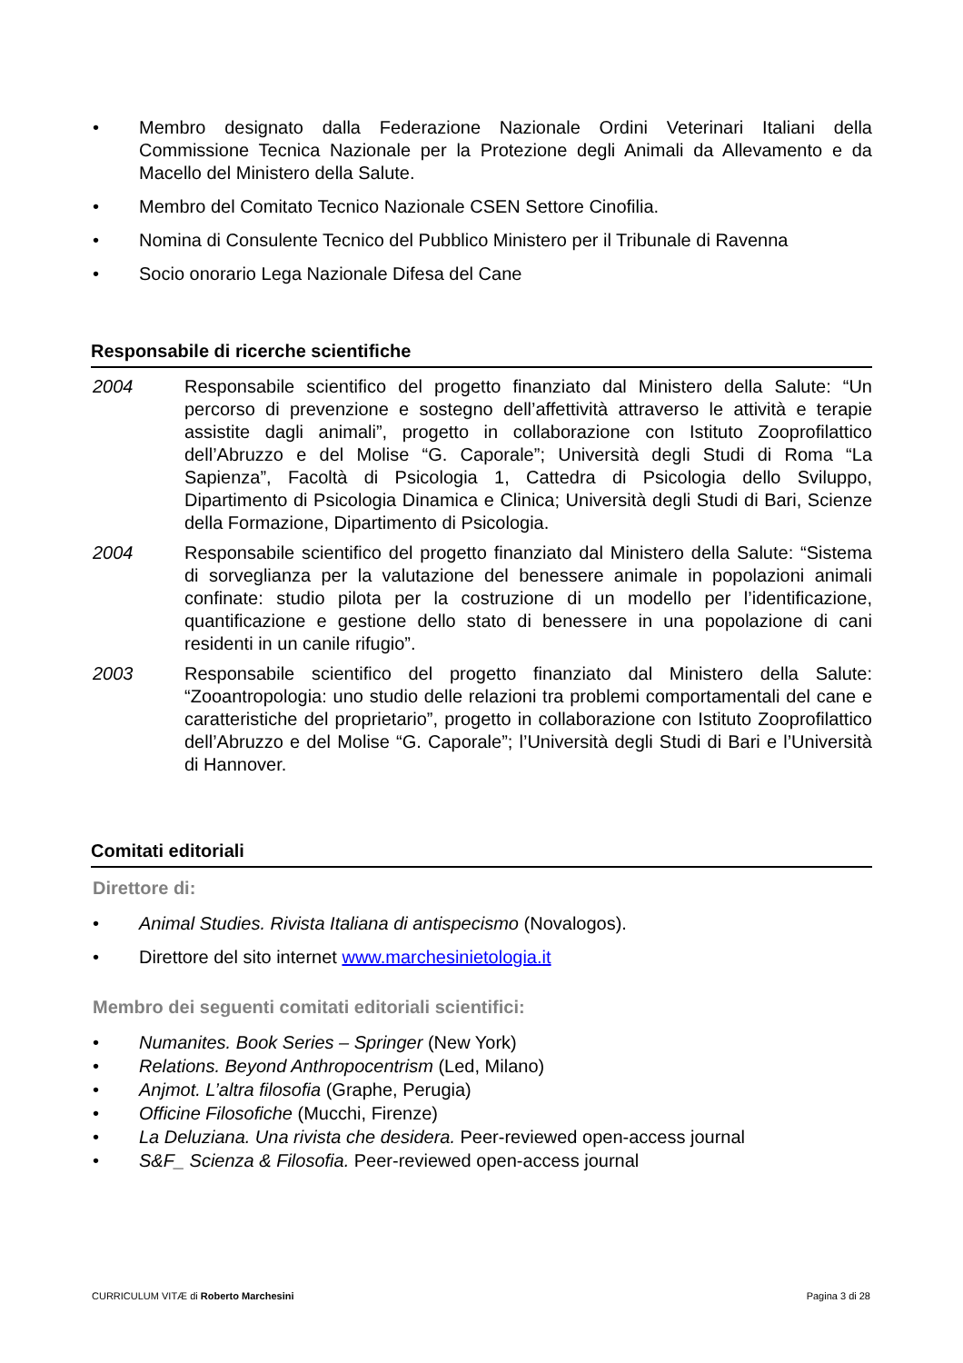• Membro designato dalla Federazione Nazionale Ordini Veterinari Italiani della Commissione Tecnica Nazionale per la Protezione degli Animali da Allevamento e da Macello del Ministero della Salute.
• Membro del Comitato Tecnico Nazionale CSEN Settore Cinofilia.
• Nomina di Consulente Tecnico del Pubblico Ministero per il Tribunale di Ravenna
• Socio onorario Lega Nazionale Difesa del Cane
Responsabile di ricerche scientifiche
2004 Responsabile scientifico del progetto finanziato dal Ministero della Salute: “Un percorso di prevenzione e sostegno dell’affettività attraverso le attività e terapie assistite dagli animali”, progetto in collaborazione con Istituto Zooprofilattico dell’Abruzzo e del Molise “G. Caporale”; Università degli Studi di Roma “La Sapienza”, Facoltà di Psicologia 1, Cattedra di Psicologia dello Sviluppo, Dipartimento di Psicologia Dinamica e Clinica; Università degli Studi di Bari, Scienze della Formazione, Dipartimento di Psicologia.
2004 Responsabile scientifico del progetto finanziato dal Ministero della Salute: “Sistema di sorveglianza per la valutazione del benessere animale in popolazioni animali confinate: studio pilota per la costruzione di un modello per l’identificazione, quantificazione e gestione dello stato di benessere in una popolazione di cani residenti in un canile rifugio”.
2003 Responsabile scientifico del progetto finanziato dal Ministero della Salute: “Zooantropologia: uno studio delle relazioni tra problemi comportamentali del cane e caratteristiche del proprietario”, progetto in collaborazione con Istituto Zooprofilattico dell’Abruzzo e del Molise “G. Caporale”; l’Università degli Studi di Bari e l’Università di Hannover.
Comitati editoriali
Direttore di:
• Animal Studies. Rivista Italiana di antispecismo (Novalogos).
• Direttore del sito internet www.marchesinietologia.it
Membro dei seguenti comitati editoriali scientifici:
• Numanites. Book Series – Springer (New York)
• Relations. Beyond Anthropocentrism (Led, Milano)
• Anjmot. L’altra filosofia (Graphe, Perugia)
• Officine Filosofiche (Mucchi, Firenze)
• La Deluziana. Una rivista che desidera. Peer-reviewed open-access journal
• S&F_ Scienza & Filosofia. Peer-reviewed open-access journal
CURRICULUM VITÆ di Roberto Marchesini Pagina 3 di 28